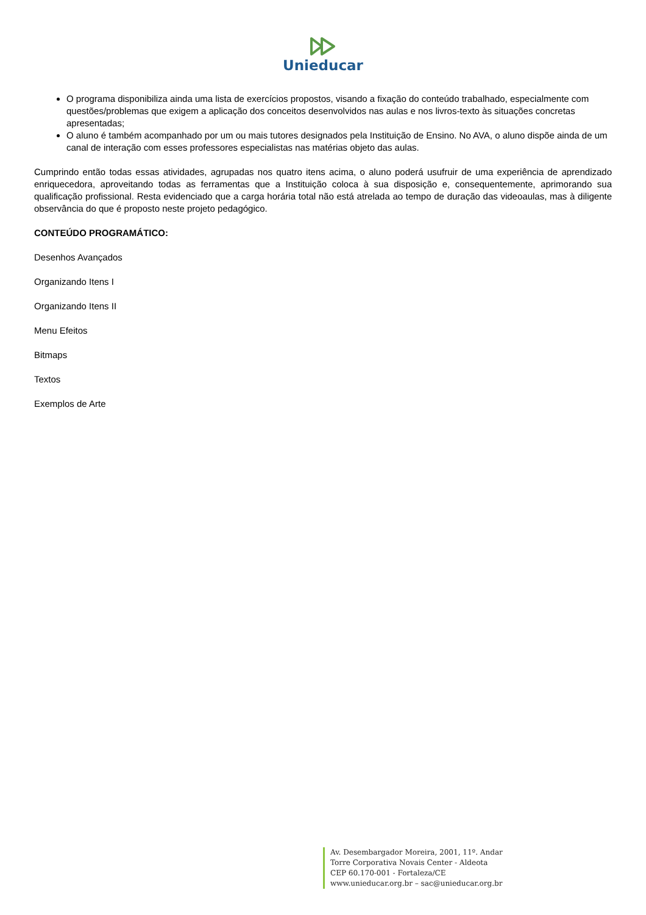Unieducar
O programa disponibiliza ainda uma lista de exercícios propostos, visando a fixação do conteúdo trabalhado, especialmente com questões/problemas que exigem a aplicação dos conceitos desenvolvidos nas aulas e nos livros-texto às situações concretas apresentadas;
O aluno é também acompanhado por um ou mais tutores designados pela Instituição de Ensino. No AVA, o aluno dispõe ainda de um canal de interação com esses professores especialistas nas matérias objeto das aulas.
Cumprindo então todas essas atividades, agrupadas nos quatro itens acima, o aluno poderá usufruir de uma experiência de aprendizado enriquecedora, aproveitando todas as ferramentas que a Instituição coloca à sua disposição e, consequentemente, aprimorando sua qualificação profissional. Resta evidenciado que a carga horária total não está atrelada ao tempo de duração das videoaulas, mas à diligente observância do que é proposto neste projeto pedagógico.
CONTEÚDO PROGRAMÁTICO:
Desenhos Avançados
Organizando Itens I
Organizando Itens II
Menu Efeitos
Bitmaps
Textos
Exemplos de Arte
Av. Desembargador Moreira, 2001, 11º. Andar
Torre Corporativa Novais Center - Aldeota
CEP 60.170-001 - Fortaleza/CE
www.unieducar.org.br – sac@unieducar.org.br